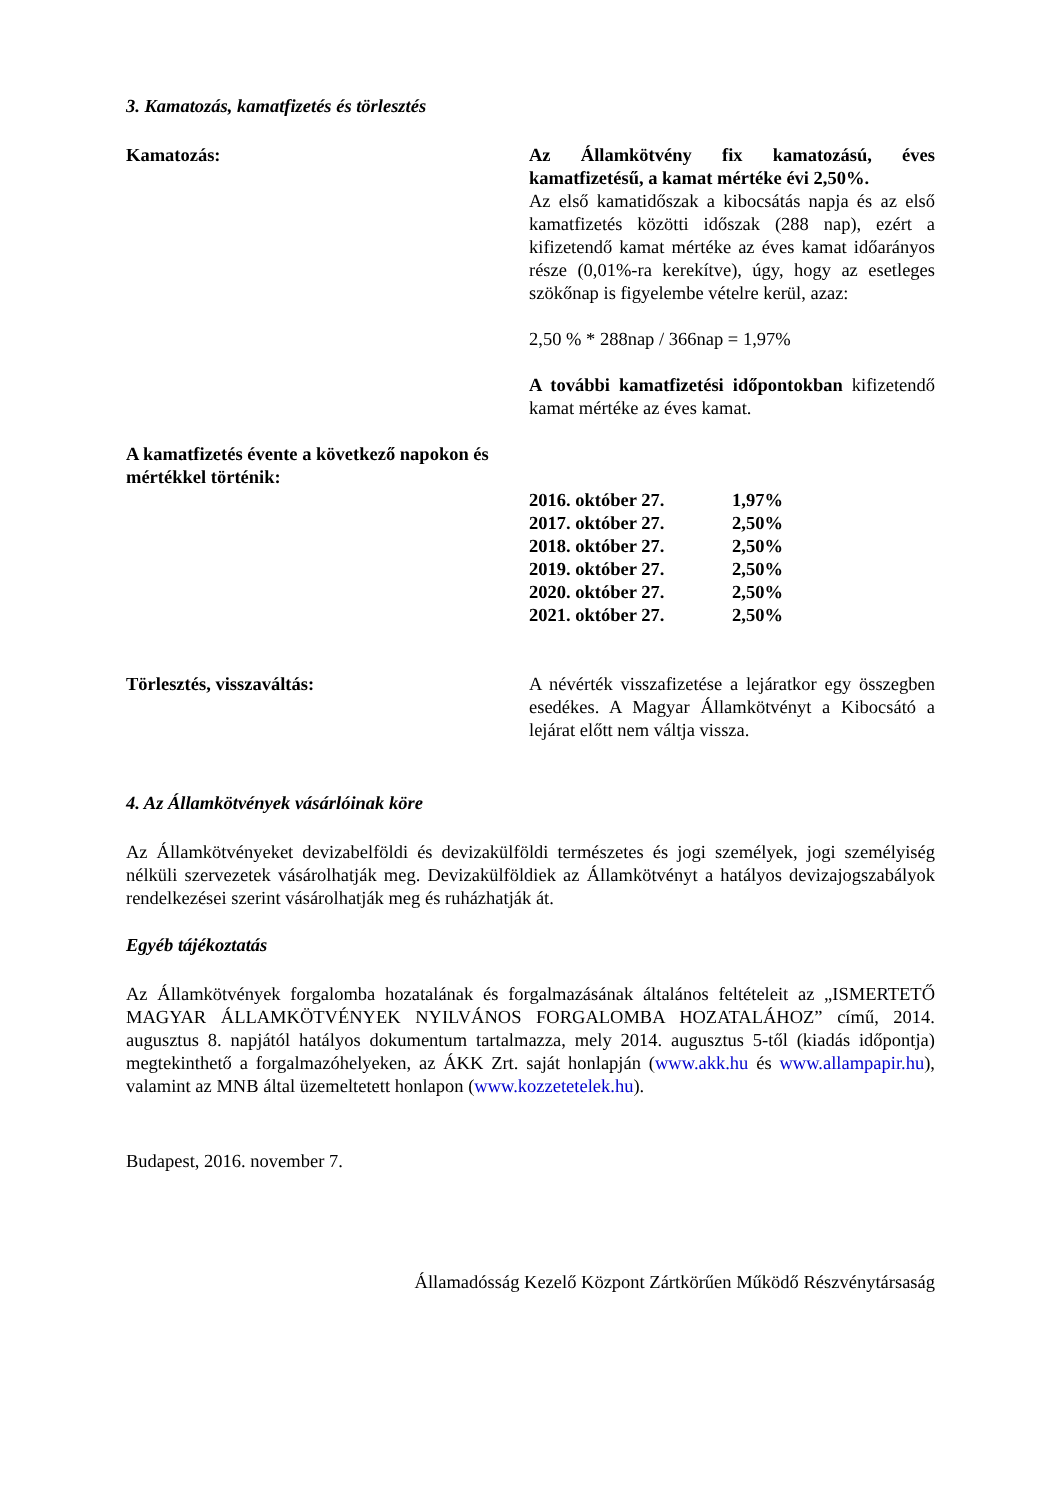3. Kamatozás, kamatfizetés és törlesztés
Kamatozás: Az Államkötvény fix kamatozású, éves kamatfizetésű, a kamat mértéke évi 2,50%.
Az első kamatidőszak a kibocsátás napja és az első kamatfizetés közötti időszak (288 nap), ezért a kifizetendő kamat mértéke az éves kamat időarányos része (0,01%-ra kerekítve), úgy, hogy az esetleges szökőnap is figyelembe vételre kerül, azaz:
2,50 % * 288nap / 366nap = 1,97%
A további kamatfizetési időpontokban kifizetendő kamat mértéke az éves kamat.
A kamatfizetés évente a következő napokon és mértékkel történik:
| 2016. október 27. | 1,97% |
| 2017. október 27. | 2,50% |
| 2018. október 27. | 2,50% |
| 2019. október 27. | 2,50% |
| 2020. október 27. | 2,50% |
| 2021. október 27. | 2,50% |
Törlesztés, visszaváltás: A névérték visszafizetése a lejáratkor egy összegben esedékes. A Magyar Államkötvényt a Kibocsátó a lejárat előtt nem váltja vissza.
4. Az Államkötvények vásárlóinak köre
Az Államkötvényeket devizabelföldi és devizakülföldi természetes és jogi személyek, jogi személyiség nélküli szervezetek vásárolhatják meg. Devizakülföldiek az Államkötvényt a hatályos devizajogszabályok rendelkezései szerint vásárolhatják meg és ruházhatják át.
Egyéb tájékoztatás
Az Államkötvények forgalomba hozatalának és forgalmazásának általános feltételeit az „ISMERTETŐ MAGYAR ÁLLAMKÖTVÉNYEK NYILVÁNOS FORGALOMBA HOZATALÁHOZ” című, 2014. augusztus 8. napjától hatályos dokumentum tartalmazza, mely 2014. augusztus 5-től (kiadás időpontja) megtekinthető a forgalmazóhelyeken, az ÁKK Zrt. saját honlapján (www.akk.hu és www.allampapir.hu), valamint az MNB által üzemeltetett honlapon (www.kozzetetelek.hu).
Budapest, 2016. november 7.
Államadósság Kezelő Központ Zártkörűen Működő Részvénytársaság